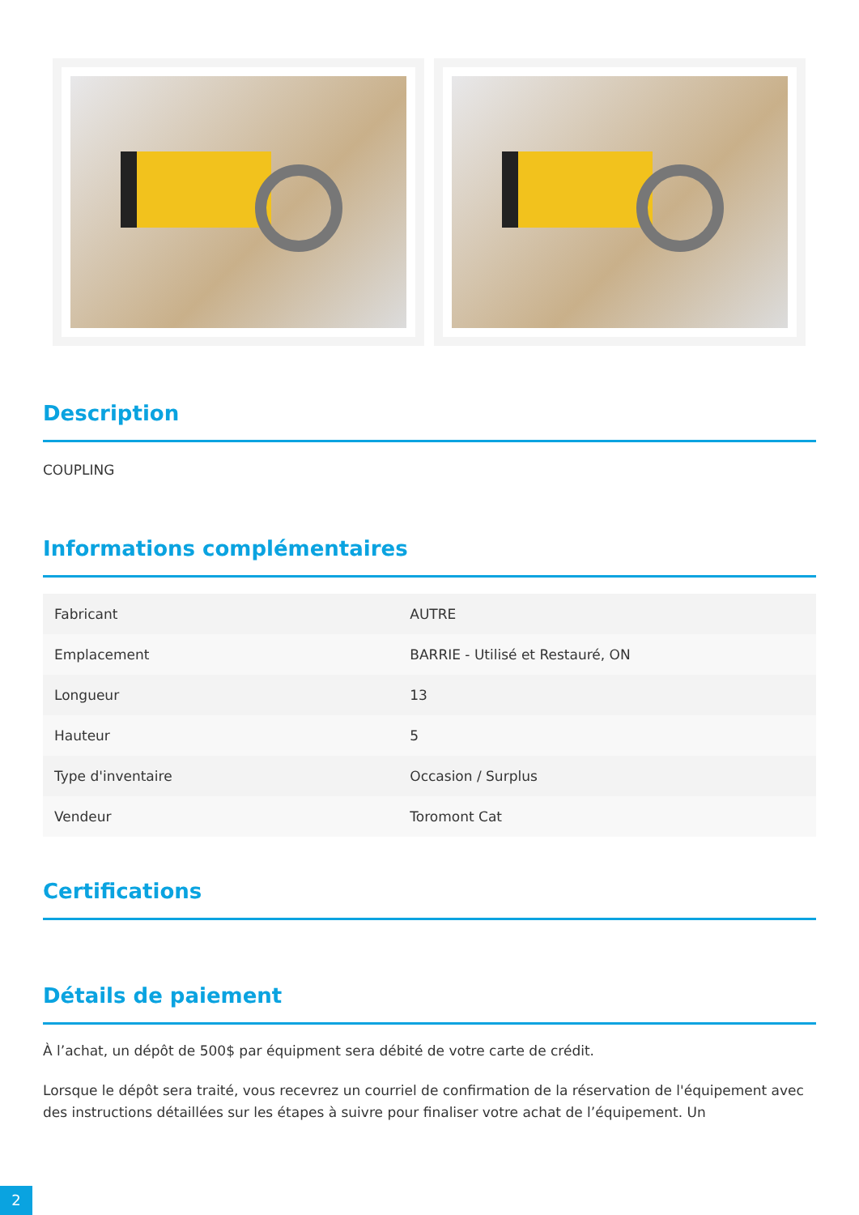Description
COUPLING
Informations complémentaires
| Fabricant | AUTRE |
| Emplacement | BARRIE - Utilisé et Restauré, ON |
| Longueur | 13 |
| Hauteur | 5 |
| Type d'inventaire | Occasion / Surplus |
| Vendeur | Toromont Cat |
Certifications
Détails de paiement
À l’achat, un dépôt de 500$ par équipment sera débité de votre carte de crédit.
Lorsque le dépôt sera traité, vous recevrez un courriel de confirmation de la réservation de l'équipement avec des instructions détaillées sur les étapes à suivre pour finaliser votre achat de l’équipement. Un
2